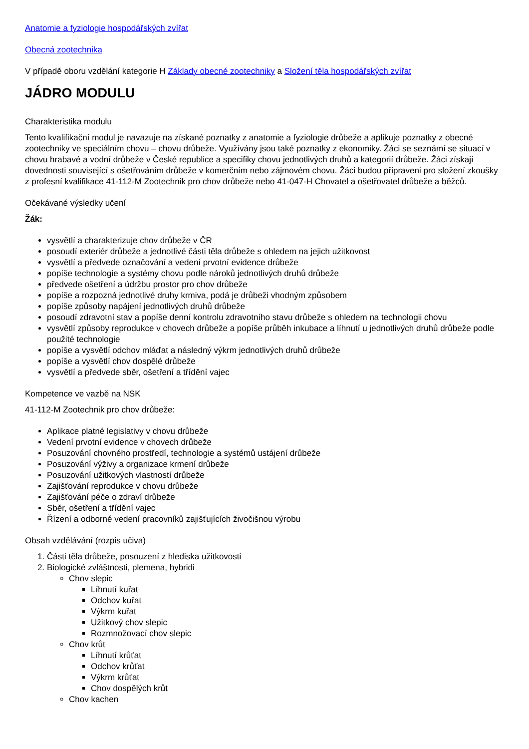Anatomie a fyziologie hospodářských zvířat
Obecná zootechnika
V případě oboru vzdělání kategorie H Základy obecné zootechniky a Složení těla hospodářských zvířat
JÁDRO MODULU
Charakteristika modulu
Tento kvalifikační modul je navazuje na získané poznatky z anatomie a fyziologie drůbeže a aplikuje poznatky z obecné zootechniky ve speciálním chovu – chovu drůbeže. Využívány jsou také poznatky z ekonomiky. Žáci se seznámí se situací v chovu hrabavé a vodní drůbeže v České republice a specifiky chovu jednotlivých druhů a kategorií drůbeže. Žáci získají dovednosti související s ošetřováním drůbeže v komerčním nebo zájmovém chovu. Žáci budou připraveni pro složení zkoušky z profesní kvalifikace 41-112-M Zootechnik pro chov drůbeže nebo 41-047-H Chovatel a ošetřovatel drůbeže a běžců.
Očekávané výsledky učení
Žák:
vysvětlí a charakterizuje chov drůbeže v ČR
posoudí exteriér drůbeže a jednotlivé části těla drůbeže s ohledem na jejich užitkovost
vysvětlí a předvede označování a vedení prvotní evidence drůbeže
popíše technologie a systémy chovu podle nároků jednotlivých druhů drůbeže
předvede ošetření a údržbu prostor pro chov drůbeže
popíše a rozpozná jednotlivé druhy krmiva, podá je drůbeži vhodným způsobem
popíše způsoby napájení jednotlivých druhů drůbeže
posoudí zdravotní stav a popíše denní kontrolu zdravotního stavu drůbeže s ohledem na technologii chovu
vysvětlí způsoby reprodukce v chovech drůbeže a popíše průběh inkubace a líhnutí u jednotlivých druhů drůbeže podle použité technologie
popíše a vysvětlí odchov mláďat a následný výkrm jednotlivých druhů drůbeže
popíše a vysvětlí chov dospělé drůbeže
vysvětlí a předvede sběr, ošetření a třídění vajec
Kompetence ve vazbě na NSK
41-112-M Zootechnik pro chov drůbeže:
Aplikace platné legislativy v chovu drůbeže
Vedení prvotní evidence v chovech drůbeže
Posuzování chovného prostředí, technologie a systémů ustájení drůbeže
Posuzování výživy a organizace krmení drůbeže
Posuzování užitkových vlastností drůbeže
Zajišťování reprodukce v chovu drůbeže
Zajišťování péče o zdraví drůbeže
Sběr, ošetření a třídění vajec
Řízení a odborné vedení pracovníků zajišťujících živočišnou výrobu
Obsah vzdělávání (rozpis učiva)
1. Části těla drůbeže, posouzení z hlediska užitkovosti
2. Biologické zvláštnosti, plemena, hybridi
Chov slepic
Líhnutí kuřat
Odchov kuřat
Výkrm kuřat
Užitkový chov slepic
Rozmnožovací chov slepic
Chov krůt
Líhnutí krůťat
Odchov krůťat
Výkrm krůťat
Chov dospělých krůt
Chov kachen